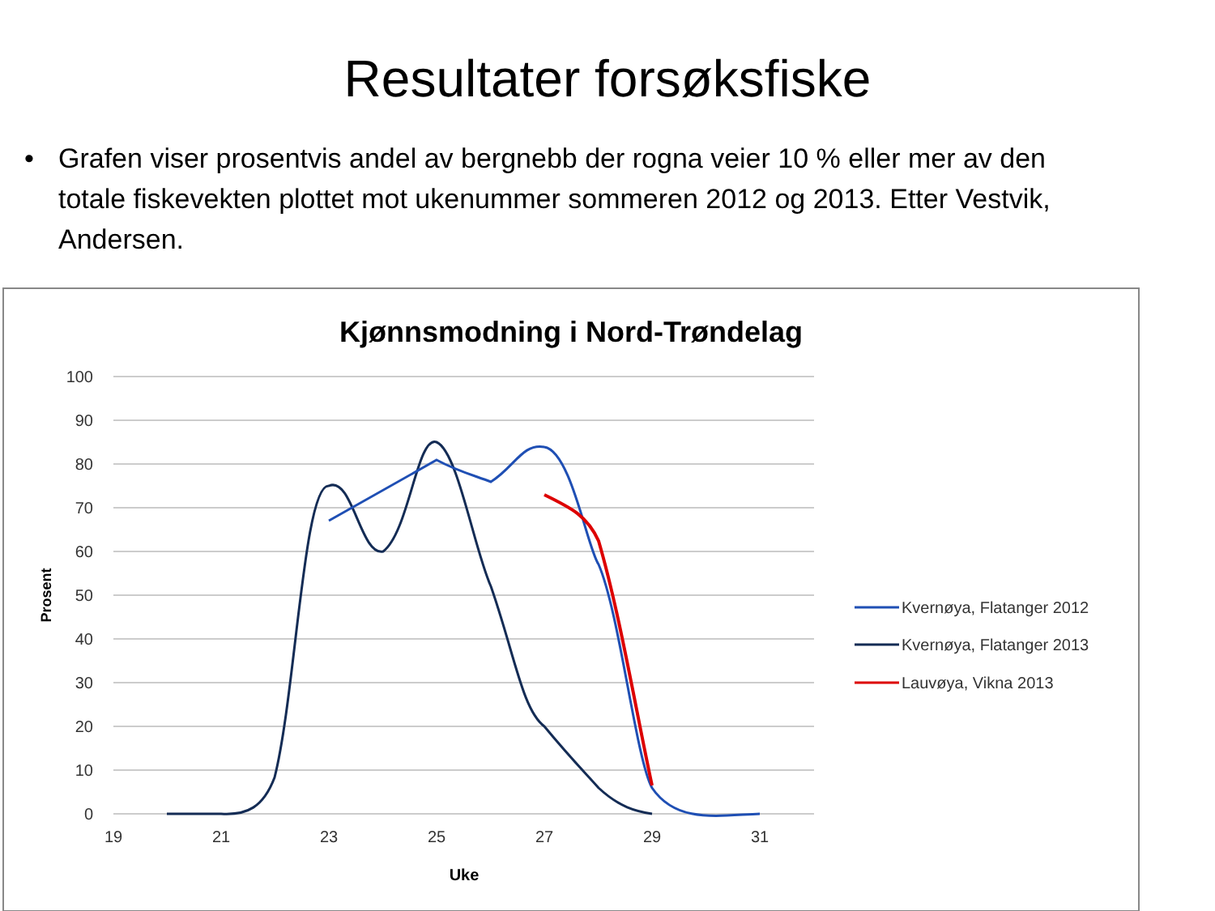Resultater forsøksfiske
• Grafen viser prosentvis andel av bergnebb der rogna veier 10 % eller mer av den totale fiskevekten plottet mot ukenummer sommeren 2012 og 2013. Etter Vestvik, Andersen.
Kjønnsmodning i Nord-Trøndelag
100
90
80
70
60
50
40
30
20
10
0
19
21
23
25
27
29
31
Uke
Prosent
Kvernøya, Flatanger 2012
Kvernøya, Flatanger 2013
Lauvøya, Vikna 2013